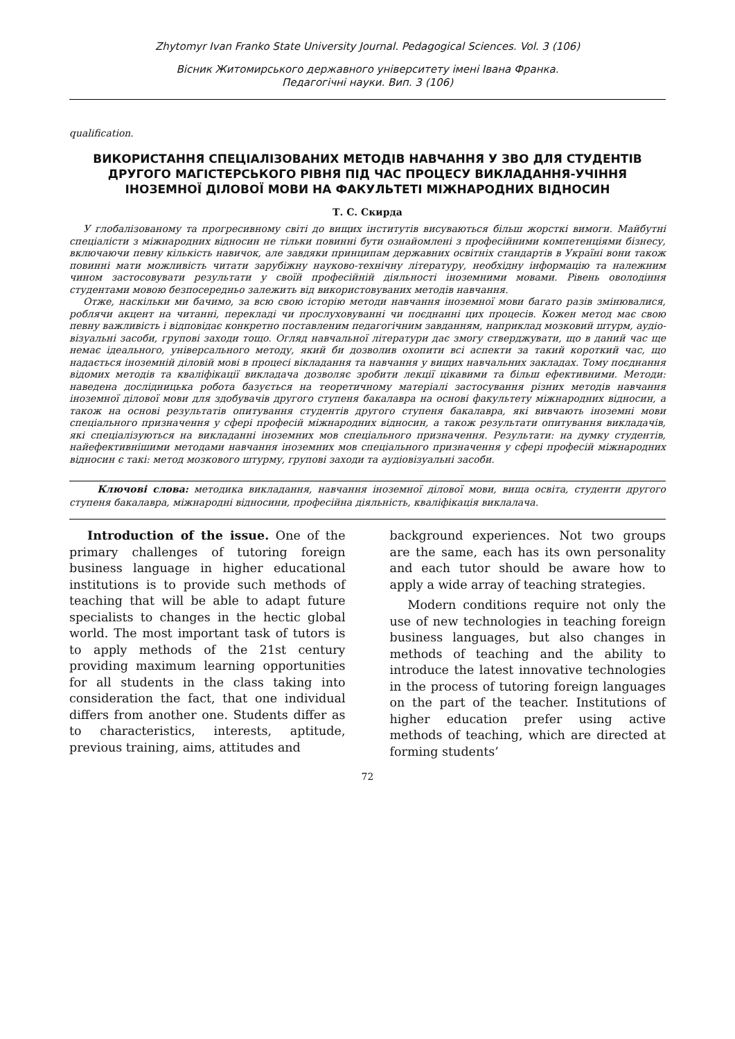Zhytomyr Ivan Franko State University Journal. Pedagogical Sciences. Vol. 3 (106)
Вісник Житомирського державного університету імені Івана Франка.
Педагогічні науки. Вип. 3 (106)
qualification.
ВИКОРИСТАННЯ СПЕЦІАЛІЗОВАНИХ МЕТОДІВ НАВЧАННЯ У ЗВО ДЛЯ СТУДЕНТІВ ДРУГОГО МАГІСТЕРСЬКОГО РІВНЯ ПІД ЧАС ПРОЦЕСУ ВИКЛАДАННЯ-УЧІННЯ ІНОЗЕМНОЇ ДІЛОВОЇ МОВИ НА ФАКУЛЬТЕТІ МІЖНАРОДНИХ ВІДНОСИН
Т. С. Скирда
У глобалізованому та прогресивному світі до вищих інститутів висуваються більш жорсткі вимоги. Майбутні спеціалісти з міжнародних відносин не тільки повинні бути ознайомлені з професійними компетенціями бізнесу, включаючи певну кількість навичок, але завдяки принципам державних освітніх стандартів в Україні вони також повинні мати можливість читати зарубіжну науково-технічну літературу, необхідну інформацію та належним чином застосовувати результати у своїй професійній діяльності іноземними мовами. Рівень оволодіння студентами мовою безпосередньо залежить від використовуваних методів навчання.
Отже, наскільки ми бачимо, за всю свою історію методи навчання іноземної мови багато разів змінювалися, роблячи акцент на читанні, перекладі чи прослуховуванні чи поєднанні цих процесів. Кожен метод має свою певну важливість і відповідає конкретно поставленим педагогічним завданням, наприклад мозковий штурм, аудіо-візуальні засоби, групові заходи тощо. Огляд навчальної літератури дає змогу стверджувати, що в даний час ще немає ідеального, універсального методу, який би дозволив охопити всі аспекти за такий короткий час, що надається іноземній діловій мові в процесі вікладання та навчання у вищих навчальних закладах. Тому поєднання відомих методів та кваліфікації викладача дозволяє зробити лекції цікавими та більш ефективними. Методи: наведена дослідницька робота базується на теоретичному матеріалі застосування різних методів навчання іноземної ділової мови для здобувачів другого ступеня бакалавра на основі факультету міжнародних відносин, а також на основі результатів опитування студентів другого ступеня бакалавра, які вивчають іноземні мови спеціального призначення у сфері професій міжнародних відносин, а також результати опитування викладачів, які спеціалізуються на викладанні іноземних мов спеціального призначення. Результати: на думку студентів, найефективнішими методами навчання іноземних мов спеціального призначення у сфері професій міжнародних відносин є такі: метод мозкового штурму, групові заходи та аудіовізуальні засоби.
Ключові слова: методика викладання, навчання іноземної ділової мови, вища освіта, студенти другого ступеня бакалавра, міжнародні відносини, професійна діяльність, кваліфікація виклалача.
Introduction of the issue. One of the primary challenges of tutoring foreign business language in higher educational institutions is to provide such methods of teaching that will be able to adapt future specialists to changes in the hectic global world. The most important task of tutors is to apply methods of the 21st century providing maximum learning opportunities for all students in the class taking into consideration the fact, that one individual differs from another one. Students differ as to characteristics, interests, aptitude, previous training, aims, attitudes and
background experiences. Not two groups are the same, each has its own personality and each tutor should be aware how to apply a wide array of teaching strategies.
Modern conditions require not only the use of new technologies in teaching foreign business languages, but also changes in methods of teaching and the ability to introduce the latest innovative technologies in the process of tutoring foreign languages on the part of the teacher. Institutions of higher education prefer using active methods of teaching, which are directed at forming students’
72